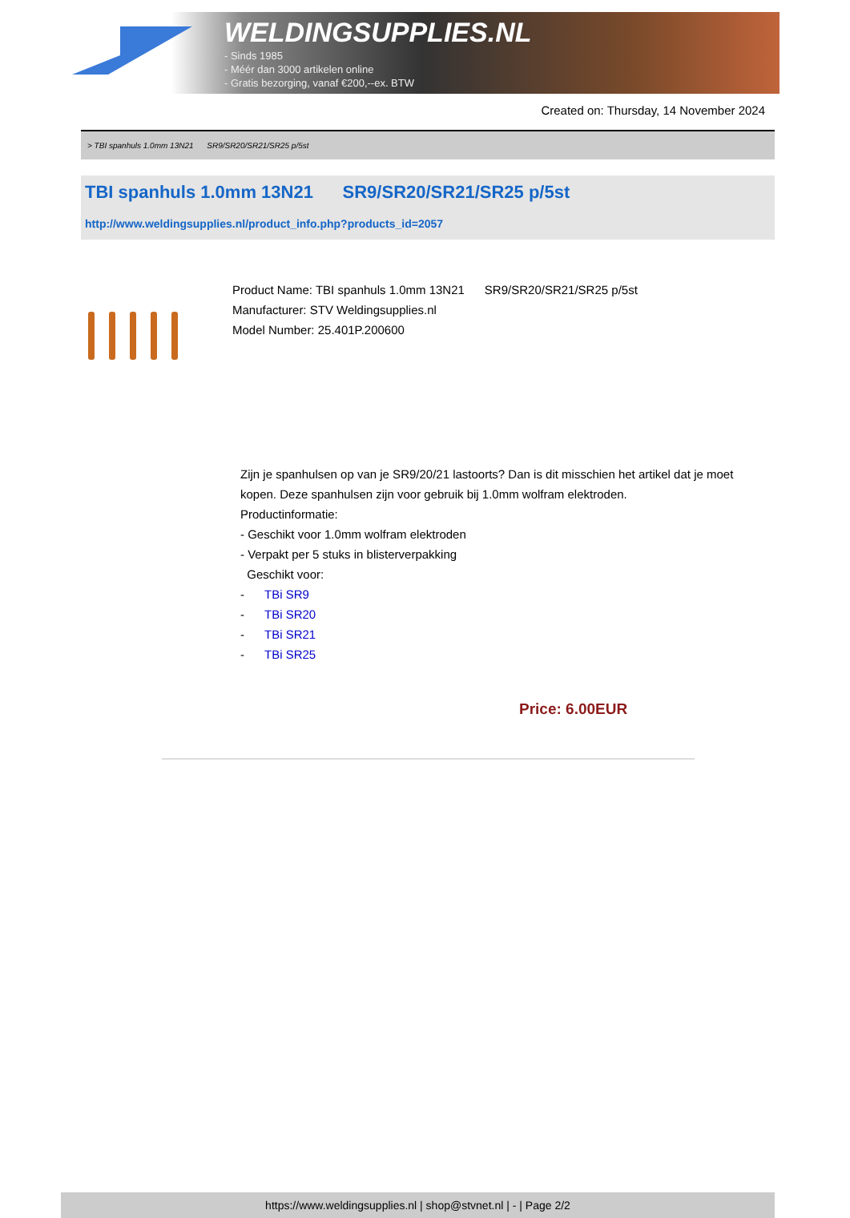WELDINGSUPPLIES.NL
- Sinds 1985
- Méér dan 3000 artikelen online
- Gratis bezorging, vanaf €200,--ex. BTW
Created on: Thursday, 14 November 2024
> TBI spanhuls 1.0mm 13N21 SR9/SR20/SR21/SR25 p/5st
TBI spanhuls 1.0mm 13N21 SR9/SR20/SR21/SR25 p/5st
http://www.weldingsupplies.nl/product_info.php?products_id=2057
Product Name: TBI spanhuls 1.0mm 13N21 SR9/SR20/SR21/SR25 p/5st
Manufacturer: STV Weldingsupplies.nl
Model Number: 25.401P.200600
Zijn je spanhulsen op van je SR9/20/21 lastoorts? Dan is dit misschien het artikel dat je moet kopen. Deze spanhulsen zijn voor gebruik bij 1.0mm wolfram elektroden.
Productinformatie:
- Geschikt voor 1.0mm wolfram elektroden
- Verpakt per 5 stuks in blisterverpakking
Geschikt voor:
- TBi SR9
- TBi SR20
- TBi SR21
- TBi SR25
Price: 6.00EUR
https://www.weldingsupplies.nl | shop@stvnet.nl | - | Page 2/2